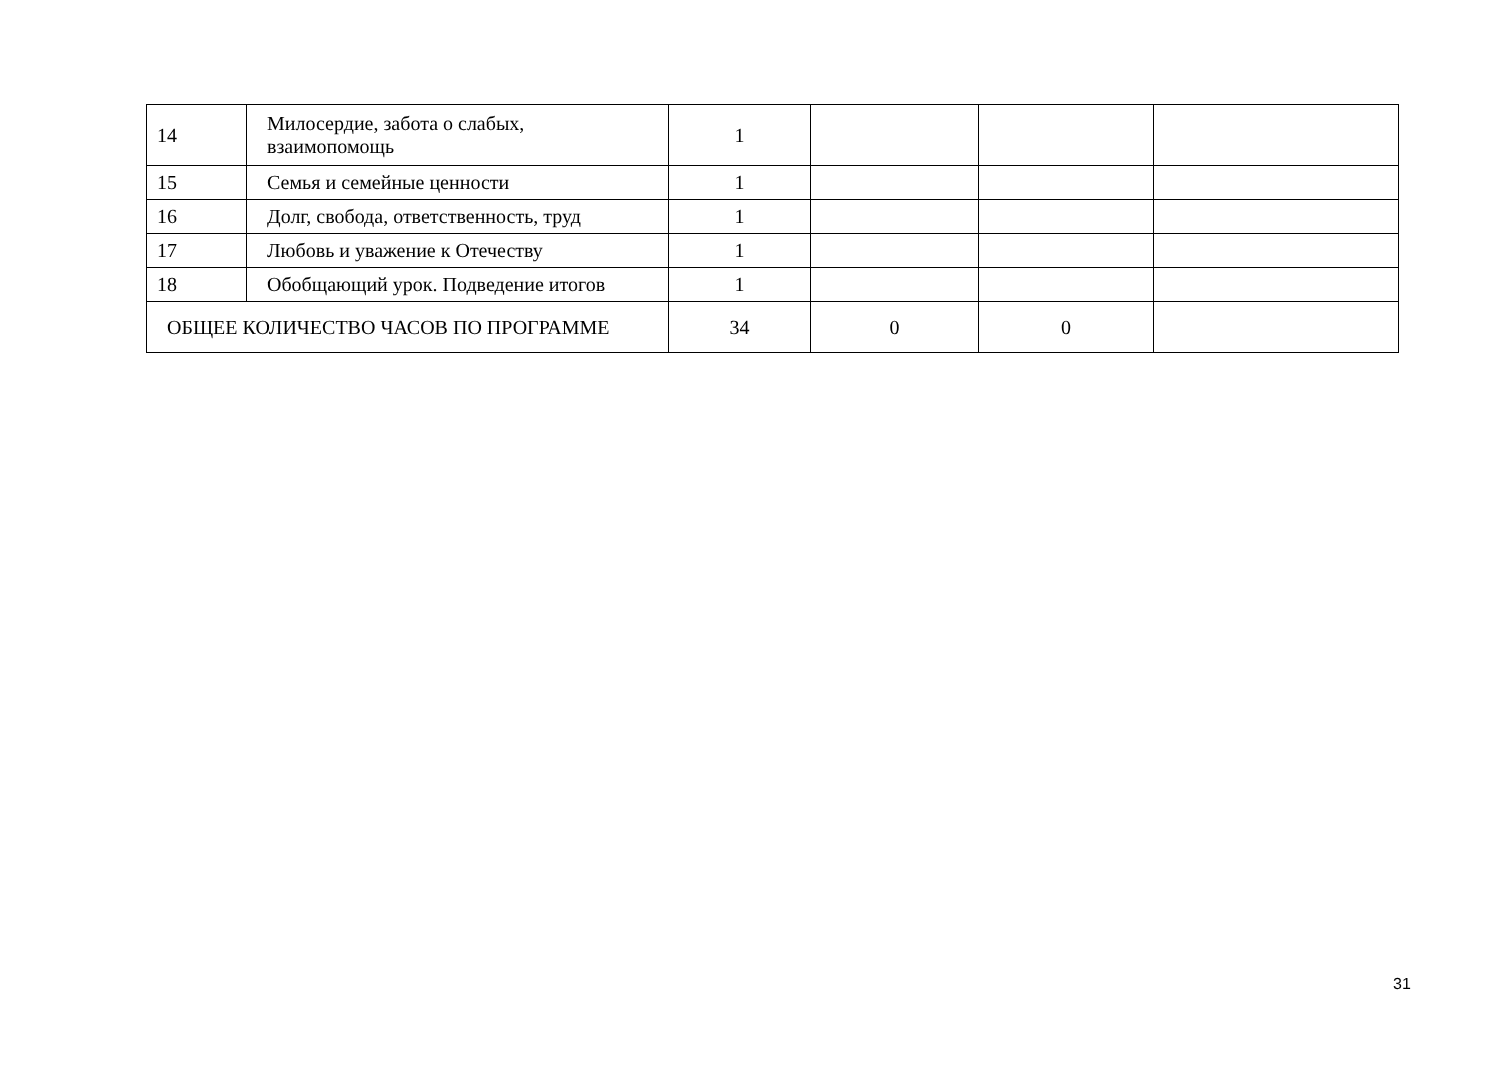| 14 | Милосердие, забота о слабых, взаимопомощь | 1 | | | |
| 15 | Семья и семейные ценности | 1 | | | |
| 16 | Долг, свобода, ответственность, труд | 1 | | | |
| 17 | Любовь и уважение к Отечеству | 1 | | | |
| 18 | Обобщающий урок. Подведение итогов | 1 | | | |
| ОБЩЕЕ КОЛИЧЕСТВО ЧАСОВ ПО ПРОГРАММЕ | | 34 | 0 | 0 | |
31